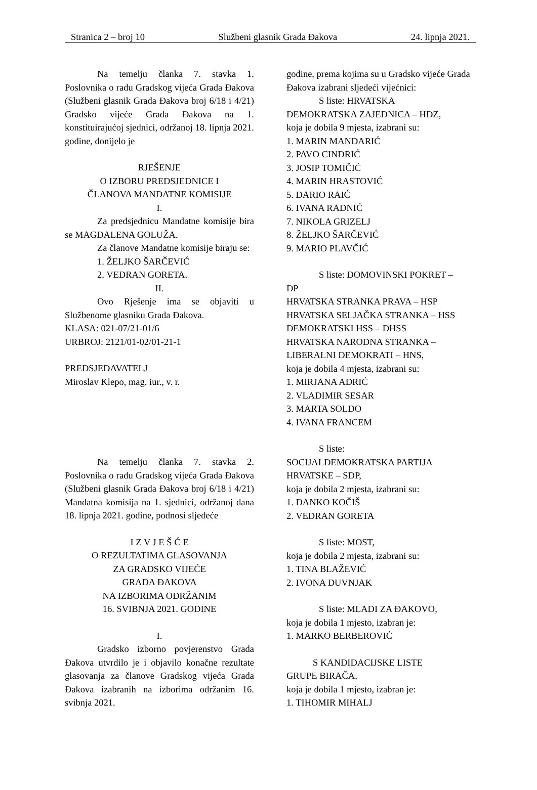Stranica 2 – broj 10 Službeni glasnik Grada Đakova 24. lipnja 2021.
Na temelju članka 7. stavka 1. Poslovnika o radu Gradskog vijeća Grada Đakova (Službeni glasnik Grada Đakova broj 6/18 i 4/21) Gradsko vijeće Grada Đakova na 1. konstituirajućoj sjednici, održanoj 18. lipnja 2021. godine, donijelo je
RJEŠENJE
O IZBORU PREDSJEDNICE I
ČLANOVA MANDATNE KOMISIJE
I.
Za predsjednicu Mandatne komisije bira se MAGDALENA GOLUŽA.
Za članove Mandatne komisije biraju se:
1. ŽELJKO ŠARČEVIĆ
2. VEDRAN GORETA.
II.
Ovo Rješenje ima se objaviti u Službenome glasniku Grada Đakova.
KLASA: 021-07/21-01/6
URBROJ: 2121/01-02/01-21-1
PREDSJEDAVATELJ
Miroslav Klepo, mag. iur., v. r.
Na temelju članka 7. stavka 2. Poslovnika o radu Gradskog vijeća Grada Đakova (Službeni glasnik Grada Đakova broj 6/18 i 4/21) Mandatna komisija na 1. sjednici, održanoj dana 18. lipnja 2021. godine, podnosi sljedeće
I Z V J E Š Ć E
O REZULTATIMA GLASOVANJA
ZA GRADSKO VIJEĆE
GRADA ĐAKOVA
NA IZBORIMA ODRŽANIM
16. SVIBNJA 2021. GODINE
I.
Gradsko izborno povjerenstvo Grada Đakova utvrdilo je i objavilo konačne rezultate glasovanja za članove Gradskog vijeća Grada Đakova izabranih na izborima održanim 16. svibnja 2021.
godine, prema kojima su u Gradsko vijeće Grada Đakova izabrani sljedeći vijećnici:
S liste: HRVATSKA
DEMOKRATSKA ZAJEDNICA – HDZ,
koja je dobila 9 mjesta, izabrani su:
1. MARIN MANDARIĆ
2. PAVO CINDRIĆ
3. JOSIP TOMIČIĆ
4. MARIN HRASTOVIĆ
5. DARIO RAIĆ
6. IVANA RADNIĆ
7. NIKOLA GRIZELJ
8. ŽELJKO ŠARČEVIĆ
9. MARIO PLAVČIĆ
S liste: DOMOVINSKI POKRET –
DP
HRVATSKA STRANKA PRAVA – HSP
HRVATSKA SELJAČKA STRANKA – HSS
DEMOKRATSKI HSS – DHSS
HRVATSKA NARODNA STRANKA – LIBERALNI DEMOKRATI – HNS,
koja je dobila 4 mjesta, izabrani su:
1. MIRJANA ADRIĆ
2. VLADIMIR SESAR
3. MARTA SOLDO
4. IVANA FRANCEM
S liste:
SOCIJALDEMOKRATSKA PARTIJA HRVATSKE – SDP,
koja je dobila 2 mjesta, izabrani su:
1. DANKO KOČIŠ
2. VEDRAN GORETA
S liste: MOST,
koja je dobila 2 mjesta, izabrani su:
1. TINA BLAŽEVIĆ
2. IVONA DUVNJAK
S liste: MLADI ZA ĐAKOVO,
koja je dobila 1 mjesto, izabran je:
1. MARKO BERBEROVIĆ
S KANDIDACIJSKE LISTE
GRUPE BIRAČA,
koja je dobila 1 mjesto, izabran je:
1. TIHOMIR MIHALJ